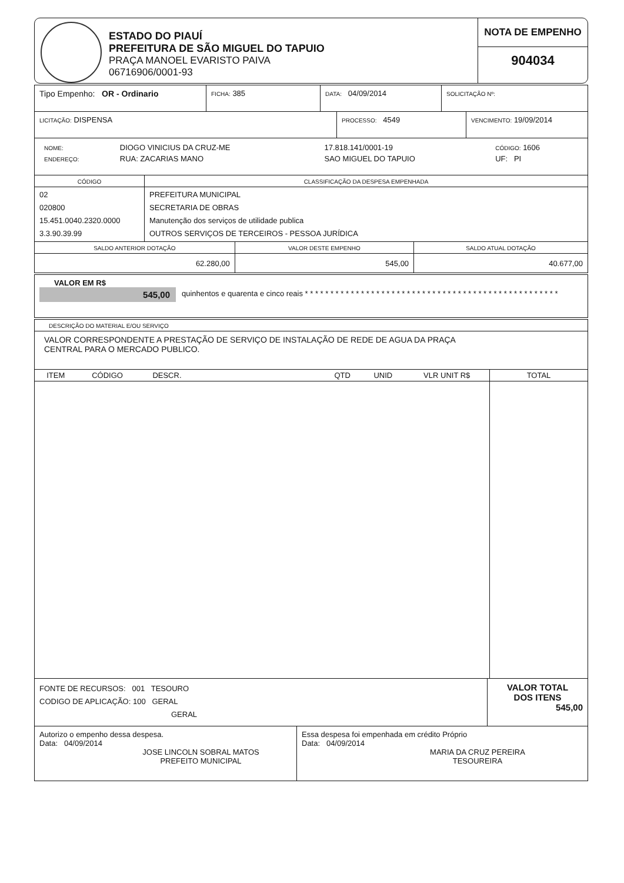ESTADO DO PIAUÍ
PREFEITURA DE SÃO MIGUEL DO TAPUIO
PRAÇA MANOEL EVARISTO PAIVA
06716906/0001-93
NOTA DE EMPENHO
904034
Tipo Empenho: OR - Ordinario
FICHA: 385
DATA: 04/09/2014
SOLICITAÇÃO Nº:
LICITAÇÃO: DISPENSA
PROCESSO: 4549
VENCIMENTO: 19/09/2014
| NOME: | DIOGO VINICIUS DA CRUZ-ME | 17.818.141/0001-19 | CÓDIGO: 1606 |
| ENDEREÇO: | RUA: ZACARIAS MANO | SAO MIGUEL DO TAPUIO | UF: PI |
| CÓDIGO | CLASSIFICAÇÃO DA DESPESA EMPENHADA |
| --- | --- |
| 02 020800 15.451.0040.2320.0000 3.3.90.39.99 | PREFEITURA MUNICIPAL SECRETARIA DE OBRAS Manutenção dos serviços de utilidade publica OUTROS SERVIÇOS DE TERCEIROS - PESSOA JURÍDICA |
| SALDO ANTERIOR DOTAÇÃO | VALOR DESTE EMPENHO | SALDO ATUAL DOTAÇÃO |
| --- | --- | --- |
| 62.280,00 | 545,00 | 40.677,00 |
VALOR EM R$
545,00
quinhentos e quarenta e cinco reais * * * * * * * * * * * * * * * * * * * * * * * * * * * * * * * * * * * * * * * * * * * * * * * * * *
DESCRIÇÃO DO MATERIAL E/OU SERVIÇO
VALOR CORRESPONDENTE A PRESTAÇÃO DE SERVIÇO DE INSTALAÇÃO DE REDE DE AGUA DA PRAÇA
CENTRAL PARA O MERCADO PUBLICO.
| ITEM | CÓDIGO | DESCR. | | QTD | UNID | VLR UNIT R$ | TOTAL |
| --- | --- | --- | --- | --- | --- | --- | --- |
FONTE DE RECURSOS: 001 TESOURO
CODIGO DE APLICAÇÃO: 100 GERAL
GERAL
VALOR TOTAL
DOS ITENS
545,00
Autorizo o empenho dessa despesa.
Data: 04/09/2014
JOSE LINCOLN SOBRAL MATOS
PREFEITO MUNICIPAL
Essa despesa foi empenhada em crédito Próprio
Data: 04/09/2014
MARIA DA CRUZ PEREIRA
TESOUREIRA